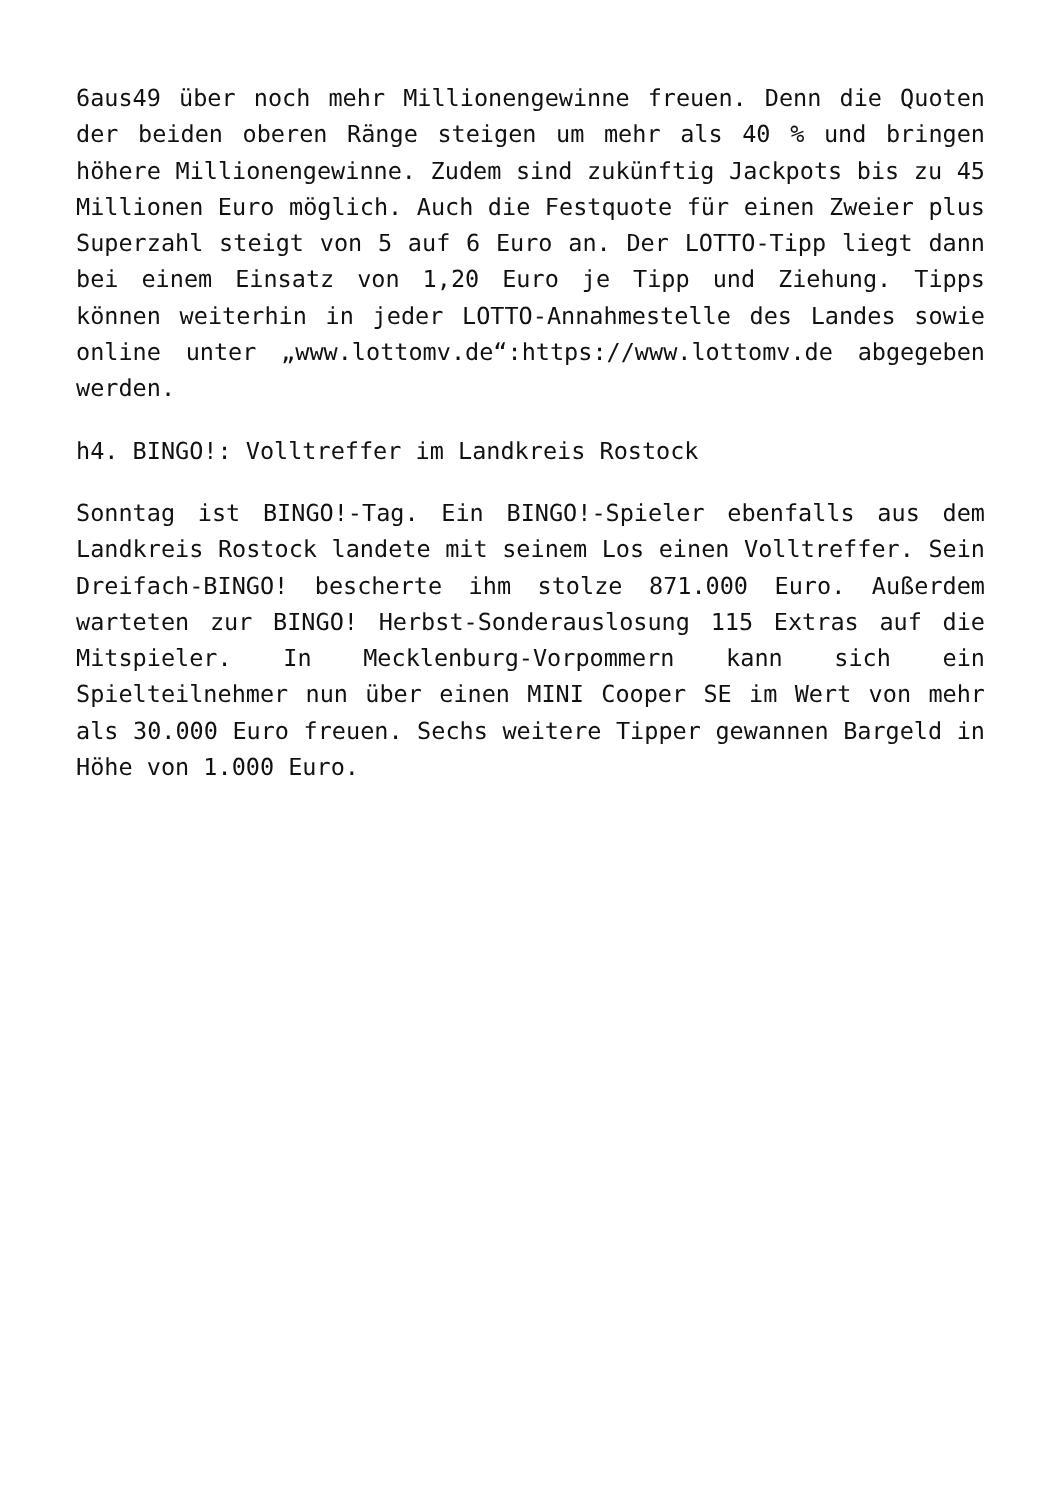6aus49 über noch mehr Millionengewinne freuen. Denn die Quoten der beiden oberen Ränge steigen um mehr als 40 % und bringen höhere Millionengewinne. Zudem sind zukünftig Jackpots bis zu 45 Millionen Euro möglich. Auch die Festquote für einen Zweier plus Superzahl steigt von 5 auf 6 Euro an. Der LOTTO-Tipp liegt dann bei einem Einsatz von 1,20 Euro je Tipp und Ziehung. Tipps können weiterhin in jeder LOTTO-Annahmestelle des Landes sowie online unter „www.lottomv.de“:https://www.lottomv.de abgegeben werden.
h4. BINGO!: Volltreffer im Landkreis Rostock
Sonntag ist BINGO!-Tag. Ein BINGO!-Spieler ebenfalls aus dem Landkreis Rostock landete mit seinem Los einen Volltreffer. Sein Dreifach-BINGO! bescherte ihm stolze 871.000 Euro. Außerdem warteten zur BINGO! Herbst-Sonderauslosung 115 Extras auf die Mitspieler. In Mecklenburg-Vorpommern kann sich ein Spielteilnehmer nun über einen MINI Cooper SE im Wert von mehr als 30.000 Euro freuen. Sechs weitere Tipper gewannen Bargeld in Höhe von 1.000 Euro.